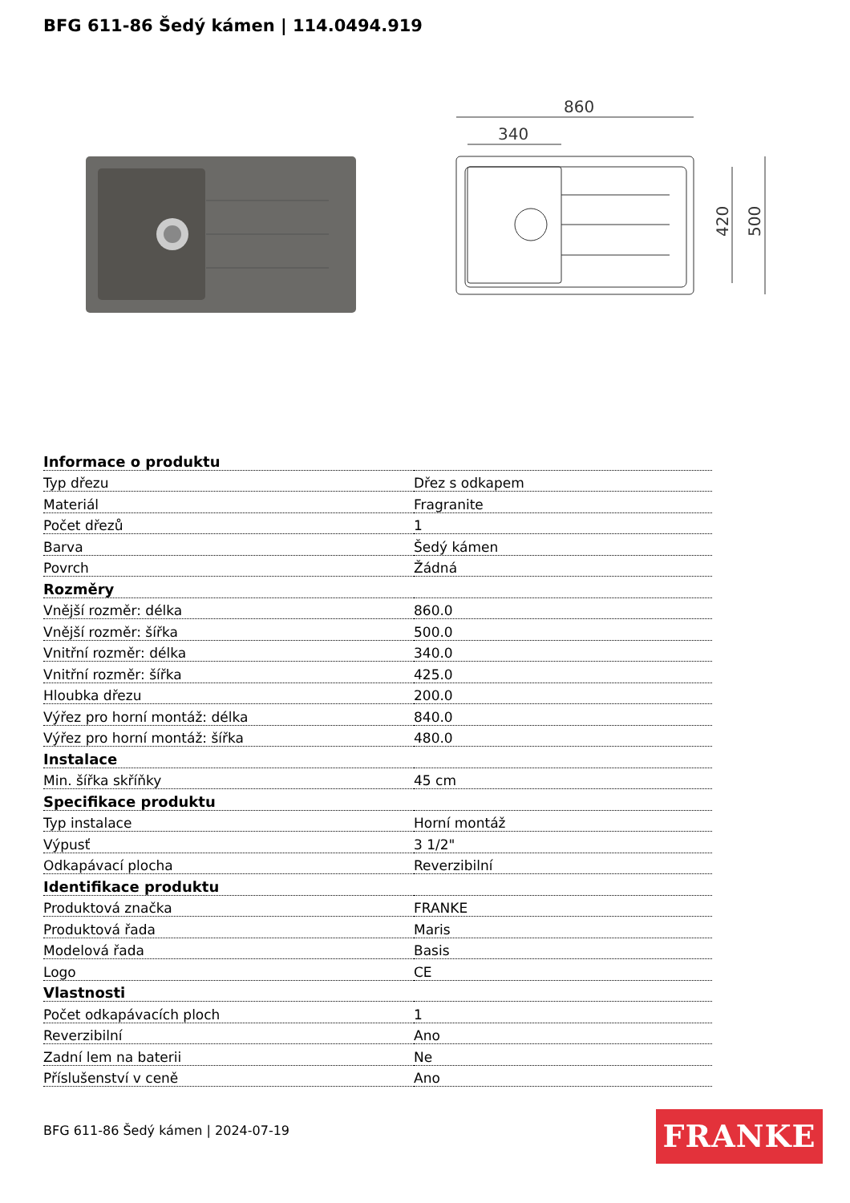BFG 611-86 Šedý kámen | 114.0494.919
860
340
420
500
| Informace o produktu | |
| --- | --- |
| Typ dřezu | Dřez s odkapem |
| Materiál | Fragranite |
| Počet dřezů | 1 |
| Barva | Šedý kámen |
| Povrch | Žádná |
| Rozměry | |
| Vnější rozměr: délka | 860.0 |
| Vnější rozměr: šířka | 500.0 |
| Vnitřní rozměr: délka | 340.0 |
| Vnitřní rozměr: šířka | 425.0 |
| Hloubka dřezu | 200.0 |
| Výřez pro horní montáž: délka | 840.0 |
| Výřez pro horní montáž: šířka | 480.0 |
| Instalace | |
| Min. šířka skříňky | 45 cm |
| Specifikace produktu | |
| Typ instalace | Horní montáž |
| Výpusť | 3 1/2" |
| Odkapávací plocha | Reverzibilní |
| Identifikace produktu | |
| Produktová značka | FRANKE |
| Produktová řada | Maris |
| Modelová řada | Basis |
| Logo | CE |
| Vlastnosti | |
| Počet odkapávacích ploch | 1 |
| Reverzibilní | Ano |
| Zadní lem na baterii | Ne |
| Příslušenství v ceně | Ano |
BFG 611-86 Šedý kámen | 2024-07-19
FRANKE